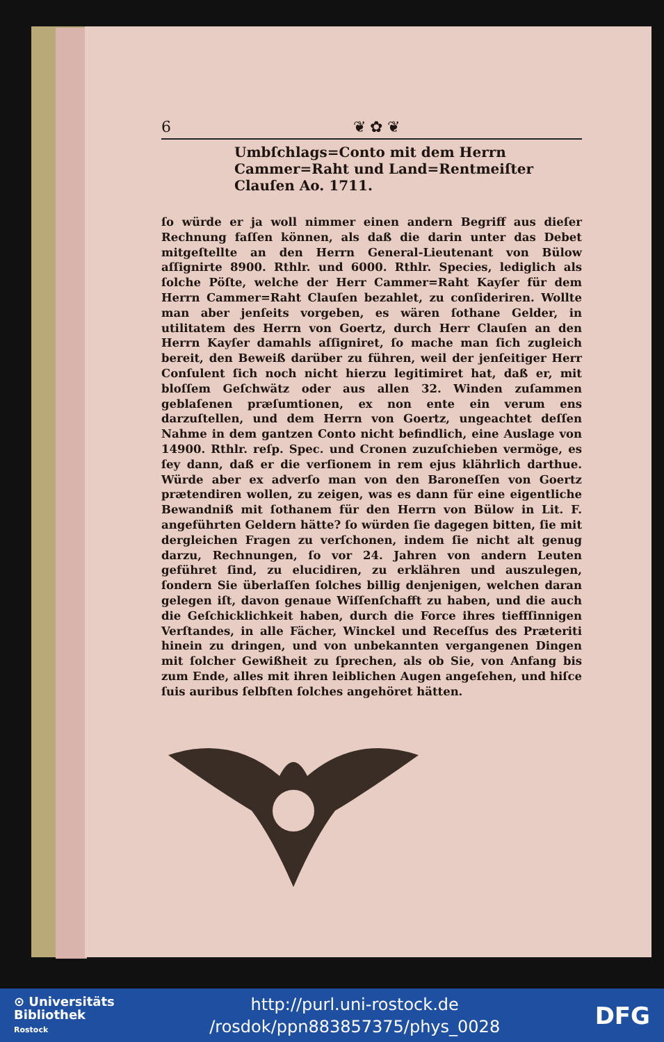6 ❦ ✿ ❦
Umbſchlags=Conto mit dem Herrn Cammer=Raht und Land=Rentmeiſter Clauſen Ao. 1711.
ſo würde er ja woll nimmer einen andern Begriff aus dieſer Rechnung faſſen können, als daß die darin unter das Debet mitgeſtellte an den Herrn General-Lieutenant von Bülow aſſignirte 8900. Rthlr. und 6000. Rthlr. Species, lediglich als ſolche Pöſte, welche der Herr Cammer=Raht Kayſer für dem Herrn Cammer=Raht Clauſen bezahlet, zu conſideriren. Wollte man aber jenſeits vorgeben, es wären ſothane Gelder, in utilitatem des Herrn von Goertz, durch Herr Clauſen an den Herrn Kayſer damahls aſſigniret, ſo mache man ſich zugleich bereit, den Beweiß darüber zu führen, weil der jenſeitiger Herr Conſulent ſich noch nicht hierzu legitimiret hat, daß er, mit bloſſem Geſchwätz oder aus allen 32. Winden zuſammen geblaſenen præſumtionen, ex non ente ein verum ens darzuſtellen, und dem Herrn von Goertz, ungeachtet deſſen Nahme in dem gantzen Conto nicht befindlich, eine Auslage von 14900. Rthlr. reſp. Spec. und Cronen zuzuſchieben vermöge, es ſey dann, daß er die verſionem in rem ejus klährlich darthue. Würde aber ex adverſo man von den Baroneſſen von Goertz prætendiren wollen, zu zeigen, was es dann für eine eigentliche Bewandniß mit ſothanem für den Herrn von Bülow in Lit. F. angeführten Geldern hätte? ſo würden ſie dagegen bitten, ſie mit dergleichen Fragen zu verſchonen, indem ſie nicht alt genug darzu, Rechnungen, ſo vor 24. Jahren von andern Leuten geführet ſind, zu elucidiren, zu erklähren und auszulegen, ſondern Sie überlaſſen ſolches billig denjenigen, welchen daran gelegen iſt, davon genaue Wiſſenſchafft zu haben, und die auch die Geſchicklichkeit haben, durch die Force ihres tieffſinnigen Verſtandes, in alle Fächer, Winckel und Receſſus des Præteriti hinein zu dringen, und von unbekannten vergangenen Dingen mit ſolcher Gewißheit zu ſprechen, als ob Sie, von Anfang bis zum Ende, alles mit ihren leiblichen Augen angeſehen, und hiſce ſuis auribus ſelbſten ſolches angehöret hätten.
⊙ Universitäts
Bibliothek
Rostock
http://purl.uni-rostock.de
/rosdok/ppn883857375/phys_0028
DFG